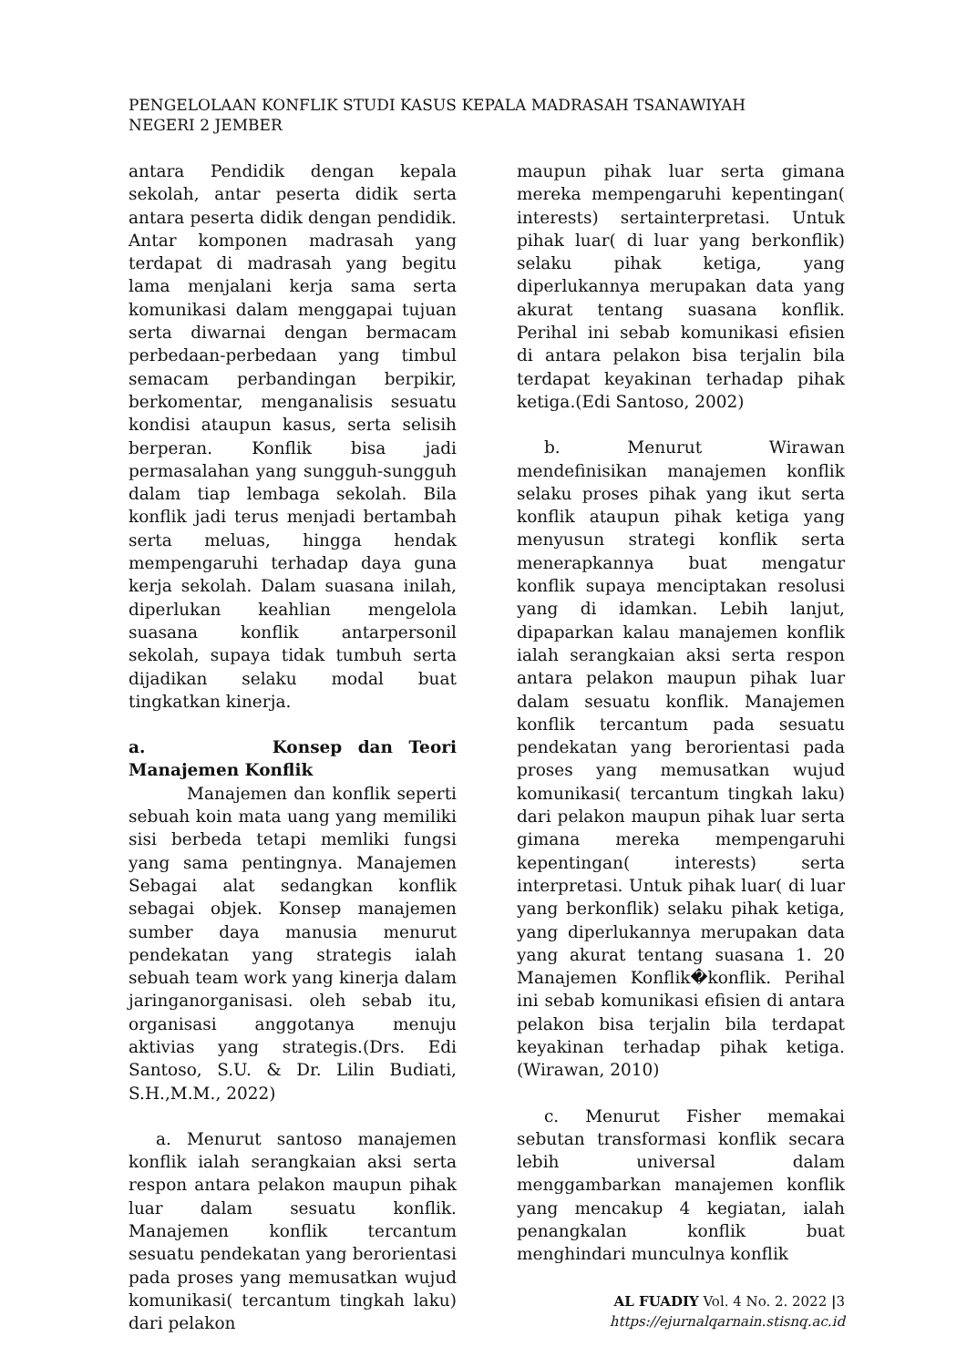PENGELOLAAN KONFLIK STUDI KASUS KEPALA MADRASAH TSANAWIYAH
NEGERI 2 JEMBER
antara Pendidik dengan kepala sekolah, antar peserta didik serta antara peserta didik dengan pendidik. Antar komponen madrasah yang terdapat di madrasah yang begitu lama menjalani kerja sama serta komunikasi dalam menggapai tujuan serta diwarnai dengan bermacam perbedaan-perbedaan yang timbul semacam perbandingan berpikir, berkomentar, menganalisis sesuatu kondisi ataupun kasus, serta selisih berperan. Konflik bisa jadi permasalahan yang sungguh-sungguh dalam tiap lembaga sekolah. Bila konflik jadi terus menjadi bertambah serta meluas, hingga hendak mempengaruhi terhadap daya guna kerja sekolah. Dalam suasana inilah, diperlukan keahlian mengelola suasana konflik antarpersonil sekolah, supaya tidak tumbuh serta dijadikan selaku modal buat tingkatkan kinerja.
a. Konsep dan Teori Manajemen Konflik
Manajemen dan konflik seperti sebuah koin mata uang yang memiliki sisi berbeda tetapi memliki fungsi yang sama pentingnya. Manajemen Sebagai alat sedangkan konflik sebagai objek. Konsep manajemen sumber daya manusia menurut pendekatan yang strategis ialah sebuah team work yang kinerja dalam jaringanorganisasi. oleh sebab itu, organisasi anggotanya menuju aktivias yang strategis.(Drs. Edi Santoso, S.U. & Dr. Lilin Budiati, S.H.,M.M., 2022)
a. Menurut santoso manajemen konflik ialah serangkaian aksi serta respon antara pelakon maupun pihak luar dalam sesuatu konflik. Manajemen konflik tercantum sesuatu pendekatan yang berorientasi pada proses yang memusatkan wujud komunikasi( tercantum tingkah laku) dari pelakon
maupun pihak luar serta gimana mereka mempengaruhi kepentingan( interests) sertainterpretasi. Untuk pihak luar( di luar yang berkonflik) selaku pihak ketiga, yang diperlukannya merupakan data yang akurat tentang suasana konflik. Perihal ini sebab komunikasi efisien di antara pelakon bisa terjalin bila terdapat keyakinan terhadap pihak ketiga.(Edi Santoso, 2002)
b. Menurut Wirawan mendefinisikan manajemen konflik selaku proses pihak yang ikut serta konflik ataupun pihak ketiga yang menyusun strategi konflik serta menerapkannya buat mengatur konflik supaya menciptakan resolusi yang di idamkan. Lebih lanjut, dipaparkan kalau manajemen konflik ialah serangkaian aksi serta respon antara pelakon maupun pihak luar dalam sesuatu konflik. Manajemen konflik tercantum pada sesuatu pendekatan yang berorientasi pada proses yang memusatkan wujud komunikasi( tercantum tingkah laku) dari pelakon maupun pihak luar serta gimana mereka mempengaruhi kepentingan( interests) serta interpretasi. Untuk pihak luar( di luar yang berkonflik) selaku pihak ketiga, yang diperlukannya merupakan data yang akurat tentang suasana 1. 20 Manajemen Konflik�konflik. Perihal ini sebab komunikasi efisien di antara pelakon bisa terjalin bila terdapat keyakinan terhadap pihak ketiga. (Wirawan, 2010)
c. Menurut Fisher memakai sebutan transformasi konflik secara lebih universal dalam menggambarkan manajemen konflik yang mencakup 4 kegiatan, ialah penangkalan konflik buat menghindari munculnya konflik
AL FUADIY Vol. 4 No. 2. 2022 |3
https://ejurnalqarnain.stisnq.ac.id